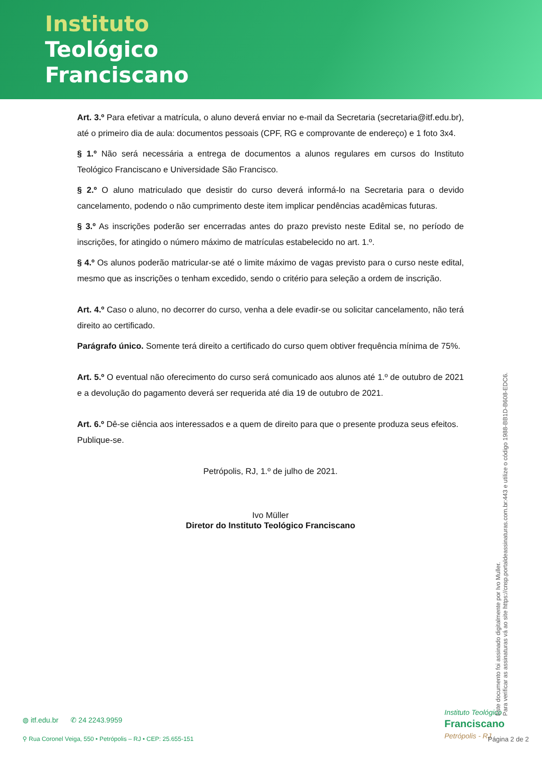Instituto
Teológico
Franciscano
Art. 3.º Para efetivar a matrícula, o aluno deverá enviar no e-mail da Secretaria (secretaria@itf.edu.br), até o primeiro dia de aula: documentos pessoais (CPF, RG e comprovante de endereço) e 1 foto 3x4.
§ 1.º Não será necessária a entrega de documentos a alunos regulares em cursos do Instituto Teológico Franciscano e Universidade São Francisco.
§ 2.º O aluno matriculado que desistir do curso deverá informá-lo na Secretaria para o devido cancelamento, podendo o não cumprimento deste item implicar pendências acadêmicas futuras.
§ 3.º As inscrições poderão ser encerradas antes do prazo previsto neste Edital se, no período de inscrições, for atingido o número máximo de matrículas estabelecido no art. 1.º.
§ 4.º Os alunos poderão matricular-se até o limite máximo de vagas previsto para o curso neste edital, mesmo que as inscrições o tenham excedido, sendo o critério para seleção a ordem de inscrição.
Art. 4.º Caso o aluno, no decorrer do curso, venha a dele evadir-se ou solicitar cancelamento, não terá direito ao certificado.
Parágrafo único. Somente terá direito a certificado do curso quem obtiver frequência mínima de 75%.
Art. 5.º O eventual não oferecimento do curso será comunicado aos alunos até 1.º de outubro de 2021 e a devolução do pagamento deverá ser requerida até dia 19 de outubro de 2021.
Art. 6.º Dê-se ciência aos interessados e a quem de direito para que o presente produza seus efeitos.
Publique-se.
Petrópolis, RJ, 1.º de julho de 2021.
Ivo Müller
Diretor do Instituto Teológico Franciscano
Este documento foi assinado digitalmente por Ivo Muller.
Para verificar as assinaturas vá ao site https://cnsp.portaldeassinaturas.com.br:443 e utilize o código 1988-BB1D-B608-EDC6.
◍ itf.edu.br ✆ 24 2243.9959
⚲ Rua Coronel Veiga, 550 • Petrópolis – RJ • CEP: 25.655-151
Instituto Teológico
Franciscano
Petrópolis - RJ
Página 2 de 2